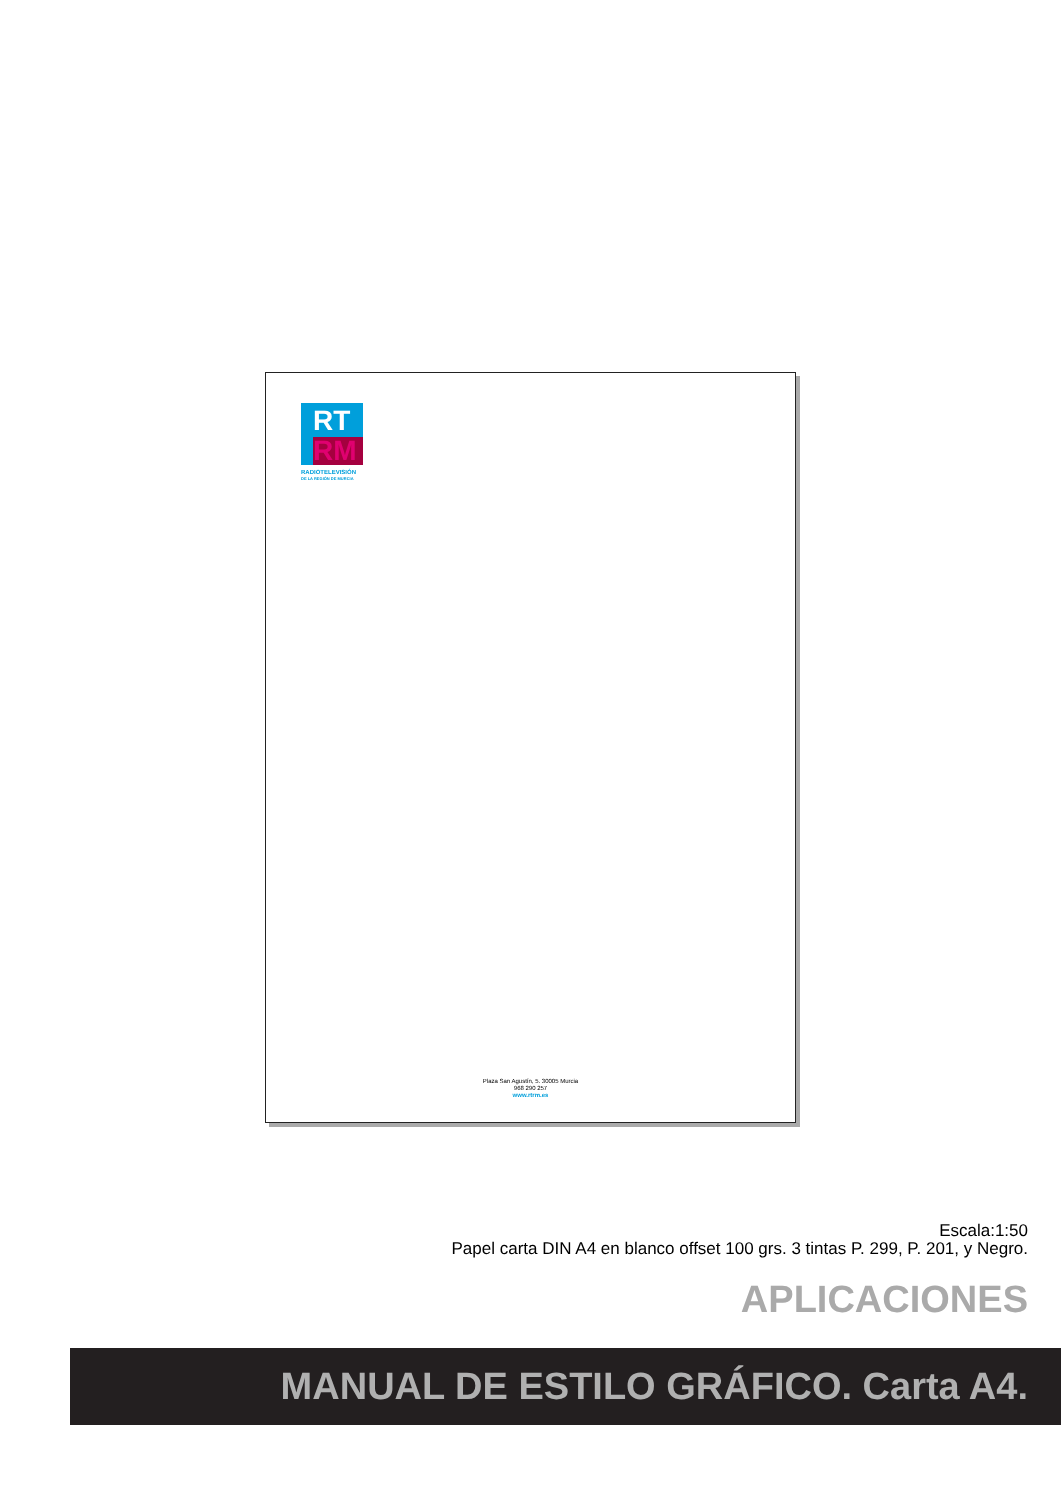RT
RM
RADIOTELEVISIÓN
DE LA REGIÓN DE MURCIA
Plaza San Agustín, 5. 30005 Murcia
968 290 257
www.rtrm.es
Escala:1:50
Papel carta DIN A4 en blanco offset 100 grs. 3 tintas P. 299, P. 201, y Negro.
APLICACIONES
MANUAL DE ESTILO GRÁFICO. Carta A4.